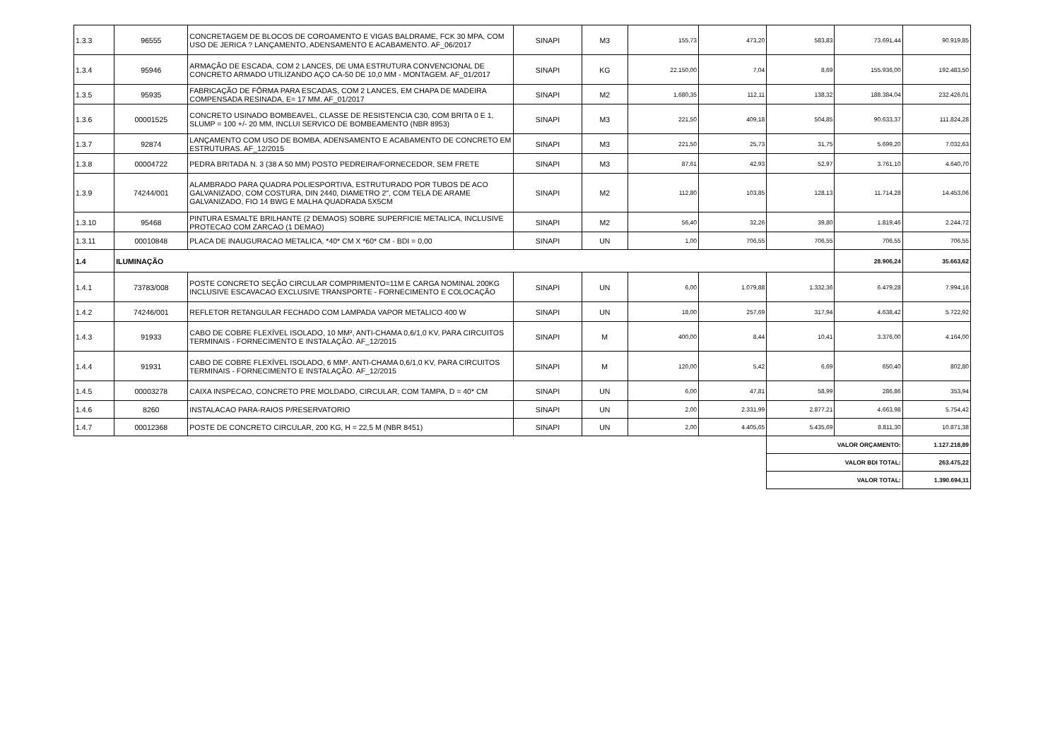| 1.3.3 | 96555 | CONCRETAGEM DE BLOCOS DE COROAMENTO E VIGAS BALDRAME, FCK 30 MPA, COM USO DE JERICA ? LANÇAMENTO, ADENSAMENTO E ACABAMENTO. AF_06/2017 | SINAPI | M3 | 155,73 | 473,20 | 583,83 | 73.691,44 | 90.919,85 |
| 1.3.4 | 95946 | ARMAÇÃO DE ESCADA, COM 2 LANCES, DE UMA ESTRUTURA CONVENCIONAL DE CONCRETO ARMADO UTILIZANDO AÇO CA-50 DE 10,0 MM - MONTAGEM. AF_01/2017 | SINAPI | KG | 22.150,00 | 7,04 | 8,69 | 155.936,00 | 192.483,50 |
| 1.3.5 | 95935 | FABRICAÇÃO DE FÔRMA PARA ESCADAS, COM 2 LANCES, EM CHAPA DE MADEIRA COMPENSADA RESINADA, E= 17 MM. AF_01/2017 | SINAPI | M2 | 1.680,35 | 112,11 | 138,32 | 188.384,04 | 232.426,01 |
| 1.3.6 | 00001525 | CONCRETO USINADO BOMBEAVEL, CLASSE DE RESISTENCIA C30, COM BRITA 0 E 1, SLUMP = 100 +/- 20 MM, INCLUI SERVICO DE BOMBEAMENTO (NBR 8953) | SINAPI | M3 | 221,50 | 409,18 | 504,85 | 90.633,37 | 111.824,28 |
| 1.3.7 | 92874 | LANÇAMENTO COM USO DE BOMBA, ADENSAMENTO E ACABAMENTO DE CONCRETO EM ESTRUTURAS. AF_12/2015 | SINAPI | M3 | 221,50 | 25,73 | 31,75 | 5.699,20 | 7.032,63 |
| 1.3.8 | 00004722 | PEDRA BRITADA N. 3 (38 A 50 MM) POSTO PEDREIRA/FORNECEDOR, SEM FRETE | SINAPI | M3 | 87,61 | 42,93 | 52,97 | 3.761,10 | 4.640,70 |
| 1.3.9 | 74244/001 | ALAMBRADO PARA QUADRA POLIESPORTIVA, ESTRUTURADO POR TUBOS DE ACO GALVANIZADO, COM COSTURA, DIN 2440, DIAMETRO 2", COM TELA DE ARAME GALVANIZADO, FIO 14 BWG E MALHA QUADRADA 5X5CM | SINAPI | M2 | 112,80 | 103,85 | 128,13 | 11.714,28 | 14.453,06 |
| 1.3.10 | 95468 | PINTURA ESMALTE BRILHANTE (2 DEMAOS) SOBRE SUPERFICIE METALICA, INCLUSIVE PROTECAO COM ZARCAO (1 DEMAO) | SINAPI | M2 | 56,40 | 32,26 | 39,80 | 1.819,46 | 2.244,72 |
| 1.3.11 | 00010848 | PLACA DE INAUGURACAO METALICA, *40* CM X *60* CM - BDI = 0,00 | SINAPI | UN | 1,00 | 706,55 | 706,55 | 706,55 | 706,55 |
| 1.4 | ILUMINAÇÃO | | | | | | | 28.906,24 | 35.663,62 |
| 1.4.1 | 73783/008 | POSTE CONCRETO SEÇÃO CIRCULAR COMPRIMENTO=11M E CARGA NOMINAL 200KG INCLUSIVE ESCAVACAO EXCLUSIVE TRANSPORTE - FORNECIMENTO E COLOCAÇÃO | SINAPI | UN | 6,00 | 1.079,88 | 1.332,36 | 6.479,28 | 7.994,16 |
| 1.4.2 | 74246/001 | REFLETOR RETANGULAR FECHADO COM LAMPADA VAPOR METALICO 400 W | SINAPI | UN | 18,00 | 257,69 | 317,94 | 4.638,42 | 5.722,92 |
| 1.4.3 | 91933 | CABO DE COBRE FLEXÍVEL ISOLADO, 10 MM², ANTI-CHAMA 0,6/1,0 KV, PARA CIRCUITOS TERMINAIS - FORNECIMENTO E INSTALAÇÃO. AF_12/2015 | SINAPI | M | 400,00 | 8,44 | 10,41 | 3.376,00 | 4.164,00 |
| 1.4.4 | 91931 | CABO DE COBRE FLEXÍVEL ISOLADO, 6 MM², ANTI-CHAMA 0,6/1,0 KV, PARA CIRCUITOS TERMINAIS - FORNECIMENTO E INSTALAÇÃO. AF_12/2015 | SINAPI | M | 120,00 | 5,42 | 6,69 | 650,40 | 802,80 |
| 1.4.5 | 00003278 | CAIXA INSPECAO, CONCRETO PRE MOLDADO, CIRCULAR, COM TAMPA, D = 40* CM | SINAPI | UN | 6,00 | 47,81 | 58,99 | 286,86 | 353,94 |
| 1.4.6 | 8260 | INSTALACAO PARA-RAIOS P/RESERVATORIO | SINAPI | UN | 2,00 | 2.331,99 | 2.877,21 | 4.663,98 | 5.754,42 |
| 1.4.7 | 00012368 | POSTE DE CONCRETO CIRCULAR, 200 KG, H = 22,5 M (NBR 8451) | SINAPI | UN | 2,00 | 4.405,65 | 5.435,69 | 8.811,30 | 10.871,38 |
| | | | | | | | VALOR ORÇAMENTO: | | 1.127.218,89 |
| | | | | | | | VALOR BDI TOTAL: | | 263.475,22 |
| | | | | | | | VALOR TOTAL: | | 1.390.694,11 |